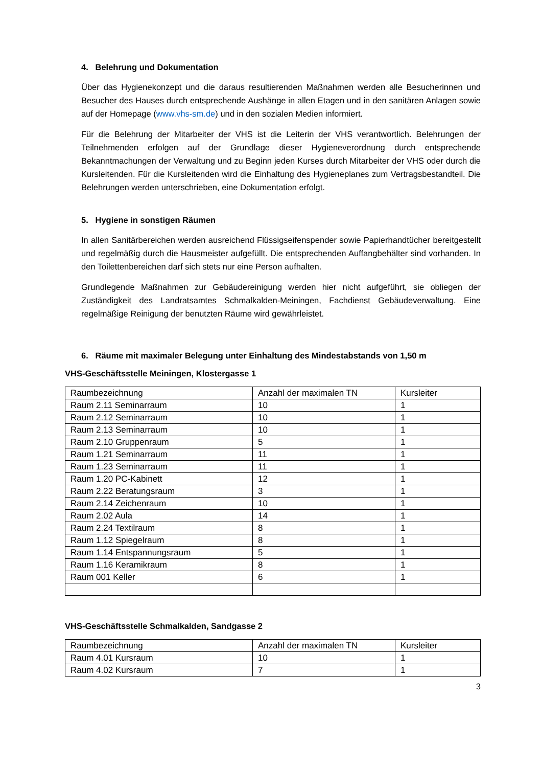4. Belehrung und Dokumentation
Über das Hygienekonzept und die daraus resultierenden Maßnahmen werden alle Besucherinnen und Besucher des Hauses durch entsprechende Aushänge in allen Etagen und in den sanitären Anlagen sowie auf der Homepage (www.vhs-sm.de) und in den sozialen Medien informiert.
Für die Belehrung der Mitarbeiter der VHS ist die Leiterin der VHS verantwortlich. Belehrungen der Teilnehmenden erfolgen auf der Grundlage dieser Hygieneverordnung durch entsprechende Bekanntmachungen der Verwaltung und zu Beginn jeden Kurses durch Mitarbeiter der VHS oder durch die Kursleitenden. Für die Kursleitenden wird die Einhaltung des Hygieneplanes zum Vertragsbestandteil. Die Belehrungen werden unterschrieben, eine Dokumentation erfolgt.
5. Hygiene in sonstigen Räumen
In allen Sanitärbereichen werden ausreichend Flüssigseifenspender sowie Papierhandtücher bereitgestellt und regelmäßig durch die Hausmeister aufgefüllt. Die entsprechenden Auffangbehälter sind vorhanden. In den Toilettenbereichen darf sich stets nur eine Person aufhalten.
Grundlegende Maßnahmen zur Gebäudereinigung werden hier nicht aufgeführt, sie obliegen der Zuständigkeit des Landratsamtes Schmalkalden-Meiningen, Fachdienst Gebäudeverwaltung. Eine regelmäßige Reinigung der benutzten Räume wird gewährleistet.
6. Räume mit maximaler Belegung unter Einhaltung des Mindestabstands von 1,50 m
VHS-Geschäftsstelle Meiningen, Klostergasse 1
| Raumbezeichnung | Anzahl der maximalen TN | Kursleiter |
| Raum 2.11 Seminarraum | 10 | 1 |
| Raum 2.12 Seminarraum | 10 | 1 |
| Raum 2.13 Seminarraum | 10 | 1 |
| Raum 2.10 Gruppenraum | 5 | 1 |
| Raum 1.21 Seminarraum | 11 | 1 |
| Raum 1.23 Seminarraum | 11 | 1 |
| Raum 1.20 PC-Kabinett | 12 | 1 |
| Raum 2.22 Beratungsraum | 3 | 1 |
| Raum 2.14 Zeichenraum | 10 | 1 |
| Raum 2.02 Aula | 14 | 1 |
| Raum 2.24 Textilraum | 8 | 1 |
| Raum 1.12 Spiegelraum | 8 | 1 |
| Raum 1.14 Entspannungsraum | 5 | 1 |
| Raum 1.16 Keramikraum | 8 | 1 |
| Raum 001 Keller | 6 | 1 |
VHS-Geschäftsstelle Schmalkalden, Sandgasse 2
| Raumbezeichnung | Anzahl der maximalen TN | Kursleiter |
| Raum 4.01 Kursraum | 10 | 1 |
| Raum 4.02 Kursraum | 7 | 1 |
3